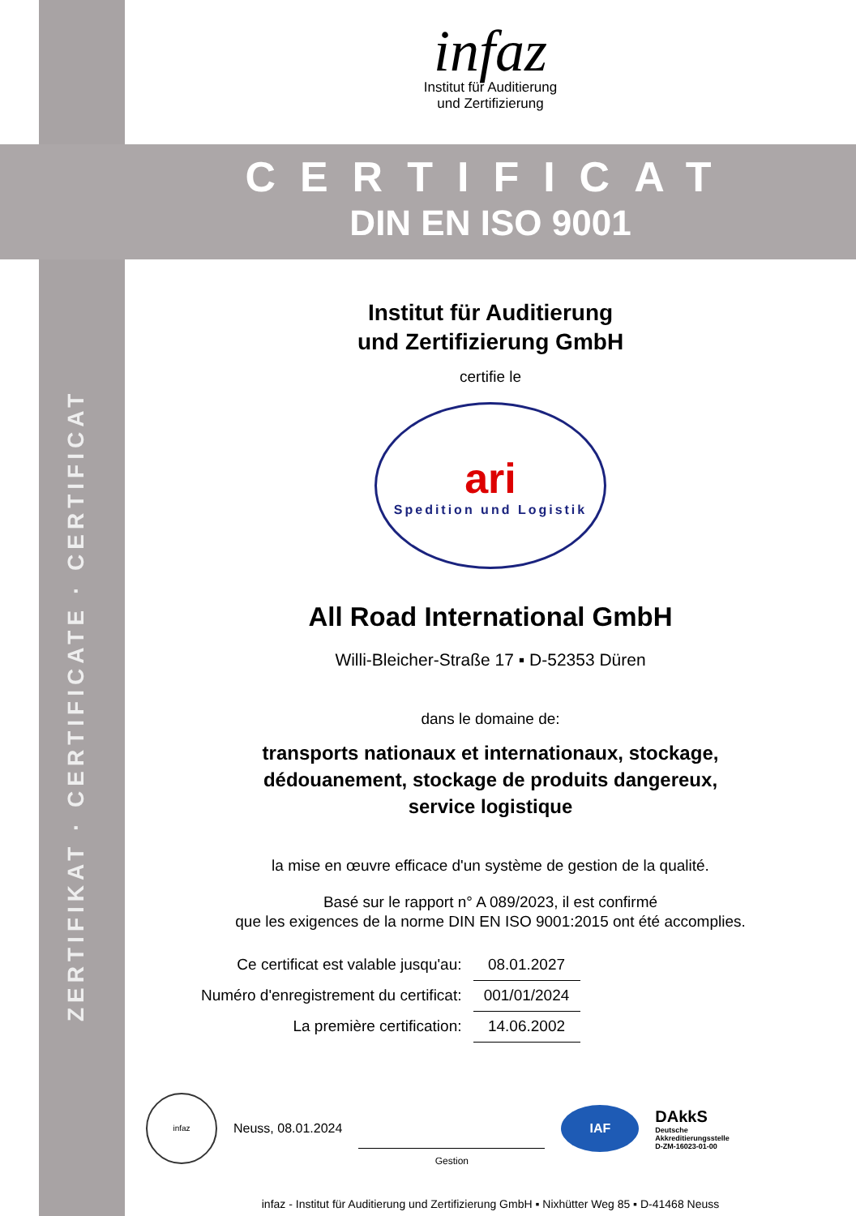ZERTIFIKAT · CERTIFICATE · CERTIFICAT
infaz
Institut für Auditierung
und Zertifizierung
CERTIFICAT
DIN EN ISO 9001
Institut für Auditierung
und Zertifizierung GmbH
certifie le
ari
Spedition und Logistik
All Road International GmbH
Willi-Bleicher-Straße 17 ▪ D-52353 Düren
dans le domaine de:
transports nationaux et internationaux, stockage,
dédouanement, stockage de produits dangereux,
service logistique
la mise en œuvre efficace d'un système de gestion de la qualité.
Basé sur le rapport n° A 089/2023, il est confirmé
que les exigences de la norme DIN EN ISO 9001:2015 ont été accomplies.
| Ce certificat est valable jusqu'au: | 08.01.2027 |
| Numéro d'enregistrement du certificat: | 001/01/2024 |
| La première certification: | 14.06.2002 |
infaz
Neuss, 08.01.2024
Gestion
IAF
DAkkS
Deutsche
Akkreditierungsstelle
D-ZM-16023-01-00
infaz - Institut für Auditierung und Zertifizierung GmbH ▪ Nixhütter Weg 85 ▪ D-41468 Neuss